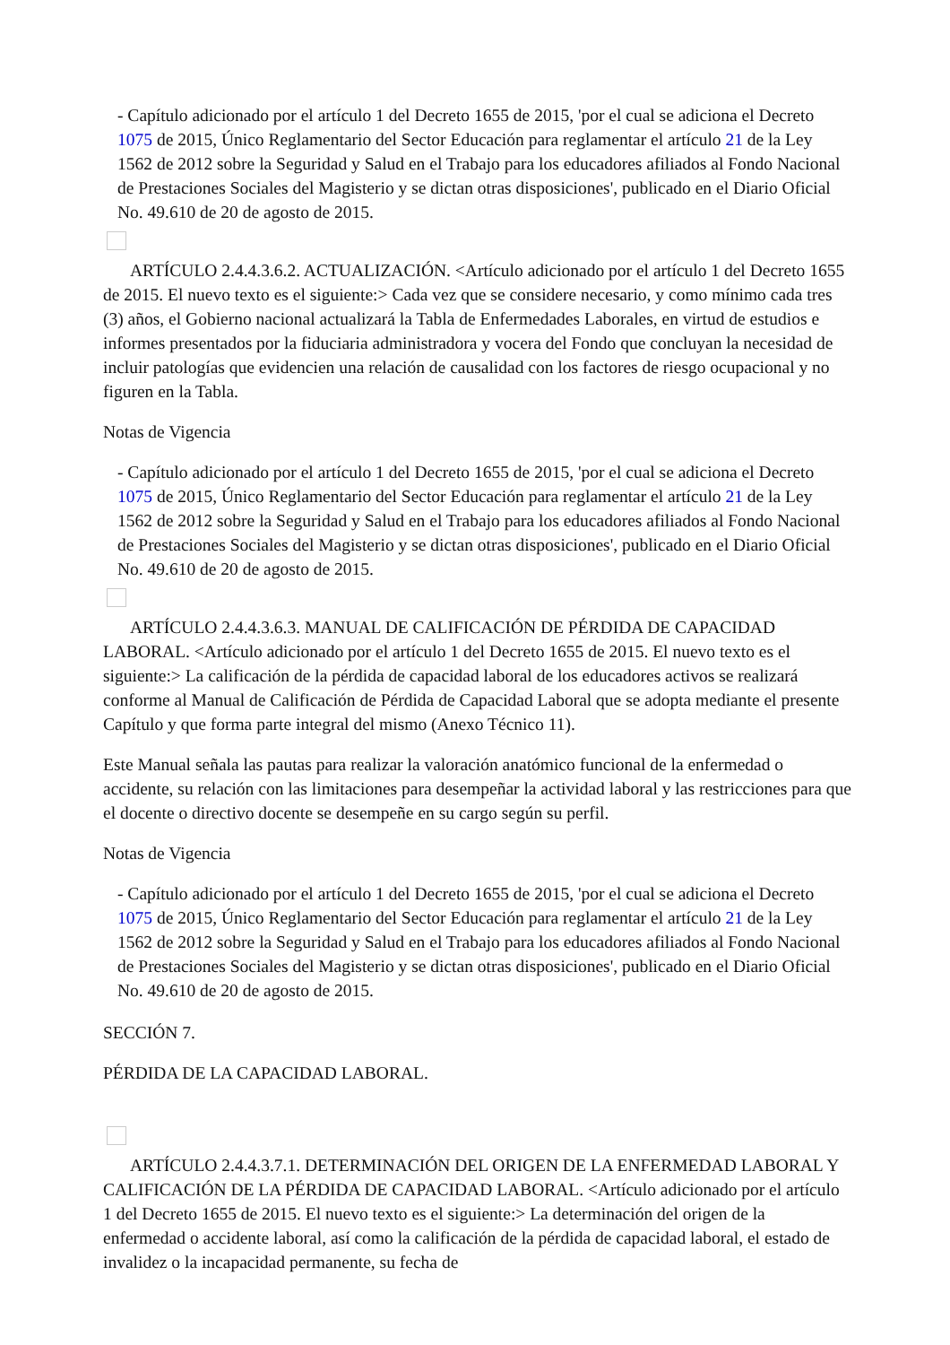- Capítulo adicionado por el artículo 1 del Decreto 1655 de 2015, 'por el cual se adiciona el Decreto 1075 de 2015, Único Reglamentario del Sector Educación para reglamentar el artículo 21 de la Ley 1562 de 2012 sobre la Seguridad y Salud en el Trabajo para los educadores afiliados al Fondo Nacional de Prestaciones Sociales del Magisterio y se dictan otras disposiciones', publicado en el Diario Oficial No. 49.610 de 20 de agosto de 2015.
ARTÍCULO 2.4.4.3.6.2. ACTUALIZACIÓN. <Artículo adicionado por el artículo 1 del Decreto 1655 de 2015. El nuevo texto es el siguiente:> Cada vez que se considere necesario, y como mínimo cada tres (3) años, el Gobierno nacional actualizará la Tabla de Enfermedades Laborales, en virtud de estudios e informes presentados por la fiduciaria administradora y vocera del Fondo que concluyan la necesidad de incluir patologías que evidencien una relación de causalidad con los factores de riesgo ocupacional y no figuren en la Tabla.
Notas de Vigencia
- Capítulo adicionado por el artículo 1 del Decreto 1655 de 2015, 'por el cual se adiciona el Decreto 1075 de 2015, Único Reglamentario del Sector Educación para reglamentar el artículo 21 de la Ley 1562 de 2012 sobre la Seguridad y Salud en el Trabajo para los educadores afiliados al Fondo Nacional de Prestaciones Sociales del Magisterio y se dictan otras disposiciones', publicado en el Diario Oficial No. 49.610 de 20 de agosto de 2015.
ARTÍCULO 2.4.4.3.6.3. MANUAL DE CALIFICACIÓN DE PÉRDIDA DE CAPACIDAD LABORAL. <Artículo adicionado por el artículo 1 del Decreto 1655 de 2015. El nuevo texto es el siguiente:> La calificación de la pérdida de capacidad laboral de los educadores activos se realizará conforme al Manual de Calificación de Pérdida de Capacidad Laboral que se adopta mediante el presente Capítulo y que forma parte integral del mismo (Anexo Técnico 11).
Este Manual señala las pautas para realizar la valoración anatómico funcional de la enfermedad o accidente, su relación con las limitaciones para desempeñar la actividad laboral y las restricciones para que el docente o directivo docente se desempeñe en su cargo según su perfil.
Notas de Vigencia
- Capítulo adicionado por el artículo 1 del Decreto 1655 de 2015, 'por el cual se adiciona el Decreto 1075 de 2015, Único Reglamentario del Sector Educación para reglamentar el artículo 21 de la Ley 1562 de 2012 sobre la Seguridad y Salud en el Trabajo para los educadores afiliados al Fondo Nacional de Prestaciones Sociales del Magisterio y se dictan otras disposiciones', publicado en el Diario Oficial No. 49.610 de 20 de agosto de 2015.
SECCIÓN 7.
PÉRDIDA DE LA CAPACIDAD LABORAL.
ARTÍCULO 2.4.4.3.7.1. DETERMINACIÓN DEL ORIGEN DE LA ENFERMEDAD LABORAL Y CALIFICACIÓN DE LA PÉRDIDA DE CAPACIDAD LABORAL. <Artículo adicionado por el artículo 1 del Decreto 1655 de 2015. El nuevo texto es el siguiente:> La determinación del origen de la enfermedad o accidente laboral, así como la calificación de la pérdida de capacidad laboral, el estado de invalidez o la incapacidad permanente, su fecha de